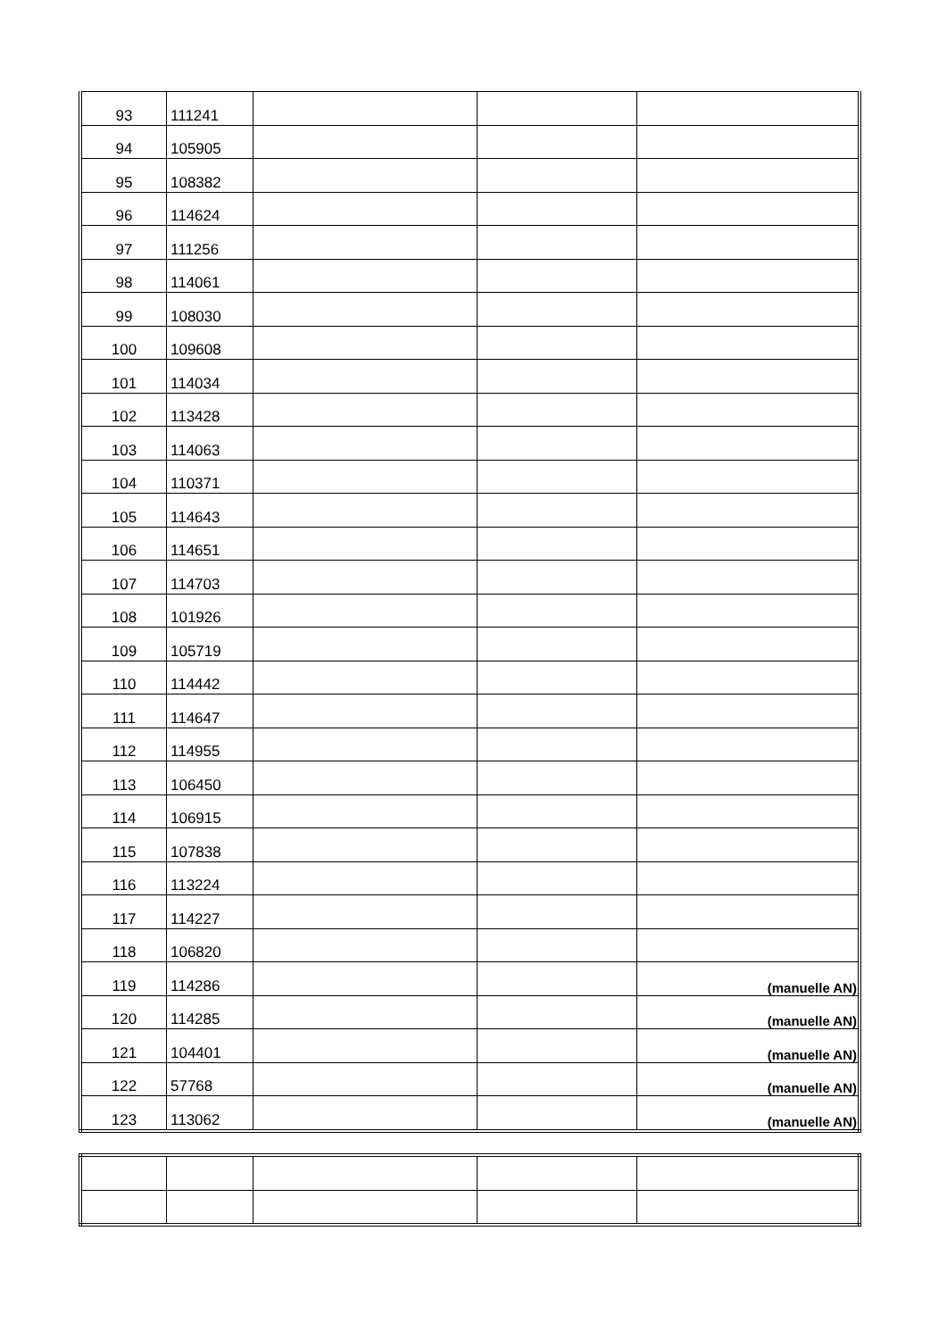| 93 | 111241 | | | |
| 94 | 105905 | | | |
| 95 | 108382 | | | |
| 96 | 114624 | | | |
| 97 | 111256 | | | |
| 98 | 114061 | | | |
| 99 | 108030 | | | |
| 100 | 109608 | | | |
| 101 | 114034 | | | |
| 102 | 113428 | | | |
| 103 | 114063 | | | |
| 104 | 110371 | | | |
| 105 | 114643 | | | |
| 106 | 114651 | | | |
| 107 | 114703 | | | |
| 108 | 101926 | | | |
| 109 | 105719 | | | |
| 110 | 114442 | | | |
| 111 | 114647 | | | |
| 112 | 114955 | | | |
| 113 | 106450 | | | |
| 114 | 106915 | | | |
| 115 | 107838 | | | |
| 116 | 113224 | | | |
| 117 | 114227 | | | |
| 118 | 106820 | | | |
| 119 | 114286 | | | (manuelle AN) |
| 120 | 114285 | | | (manuelle AN) |
| 121 | 104401 | | | (manuelle AN) |
| 122 | 57768 | | | (manuelle AN) |
| 123 | 113062 | | | (manuelle AN) |